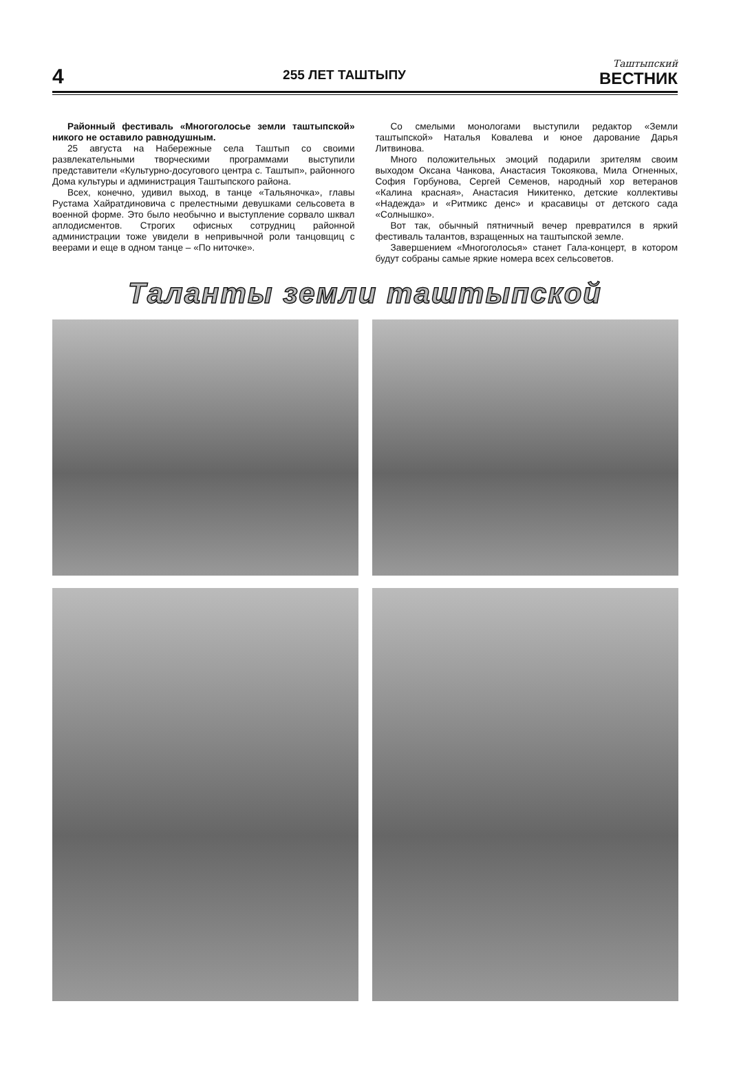4
255 ЛЕТ ТАШТЫПУ
Таштыпский
ВЕСТНИК
Районный фестиваль «Многоголосье земли таштыпской» никого не оставило равнодушным.
25 августа на Набережные села Таштып со своими развлекательными творческими программами выступили представители «Культурно-досугового центра с. Таштып», районного Дома культуры и администрация Таштыпского района.
Всех, конечно, удивил выход, в танце «Тальяночка», главы Рустама Хайратдиновича с прелестными девушками сельсовета в военной форме. Это было необычно и выступление сорвало шквал аплодисментов. Строгих офисных сотрудниц районной администрации тоже увидели в непривычной роли танцовщиц с веерами и еще в одном танце – «По ниточке».
Со смелыми монологами выступили редактор «Земли таштыпской» Наталья Ковалева и юное дарование Дарья Литвинова.
Много положительных эмоций подарили зрителям своим выходом Оксана Чанкова, Анастасия Токоякова, Мила Огненных, София Горбунова, Сергей Семенов, народный хор ветеранов «Калина красная», Анастасия Никитенко, детские коллективы «Надежда» и «Ритмикс денс» и красавицы от детского сада «Солнышко».
Вот так, обычный пятничный вечер превратился в яркий фестиваль талантов, взращенных на таштыпской земле.
Завершением «Многоголосья» станет Гала-концерт, в котором будут собраны самые яркие номера всех сельсоветов.
Таланты земли таштыпской